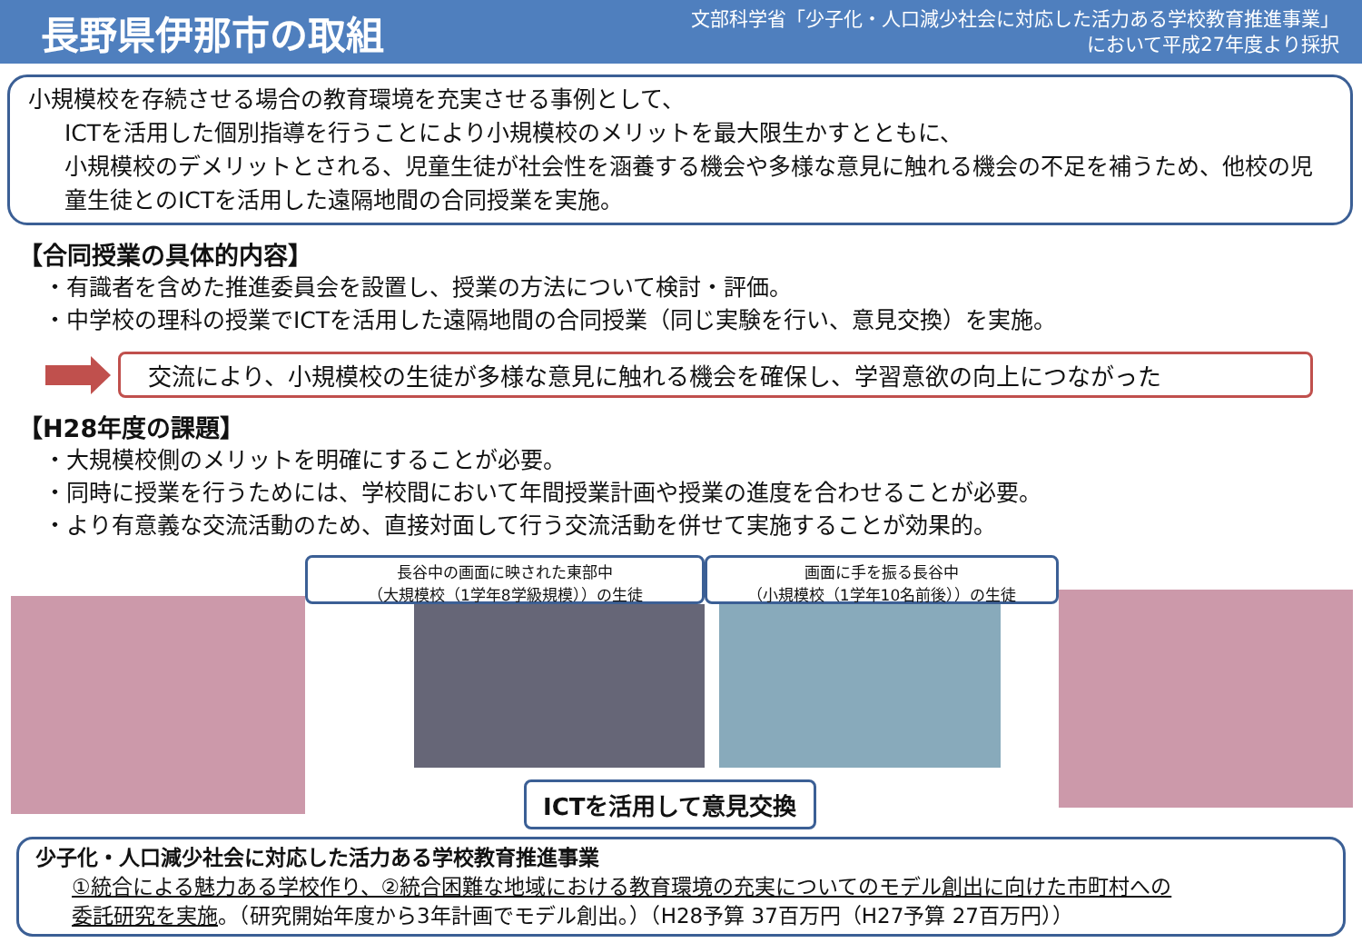長野県伊那市の取組
文部科学省「少子化・人口減少社会に対応した活力ある学校教育推進事業」
において平成27年度より採択
小規模校を存続させる場合の教育環境を充実させる事例として、
ICTを活用した個別指導を行うことにより小規模校のメリットを最大限生かすとともに、
小規模校のデメリットとされる、児童生徒が社会性を涵養する機会や多様な意見に触れる機会の不足を補うため、他校の児童生徒とのICTを活用した遠隔地間の合同授業を実施。
【合同授業の具体的内容】
・有識者を含めた推進委員会を設置し、授業の方法について検討・評価。
・中学校の理科の授業でICTを活用した遠隔地間の合同授業（同じ実験を行い、意見交換）を実施。
交流により、小規模校の生徒が多様な意見に触れる機会を確保し、学習意欲の向上につながった
【H28年度の課題】
・大規模校側のメリットを明確にすることが必要。
・同時に授業を行うためには、学校間において年間授業計画や授業の進度を合わせることが必要。
・より有意義な交流活動のため、直接対面して行う交流活動を併せて実施することが効果的。
長谷中の画面に映された東部中
（大規模校（1学年8学級規模））の生徒
画面に手を振る長谷中
（小規模校（1学年10名前後））の生徒
ICTを活用して意見交換
少子化・人口減少社会に対応した活力ある学校教育推進事業
①統合による魅力ある学校作り、②統合困難な地域における教育環境の充実についてのモデル創出に向けた市町村への
委託研究を実施。（研究開始年度から3年計画でモデル創出。）（H28予算 37百万円（H27予算 27百万円））